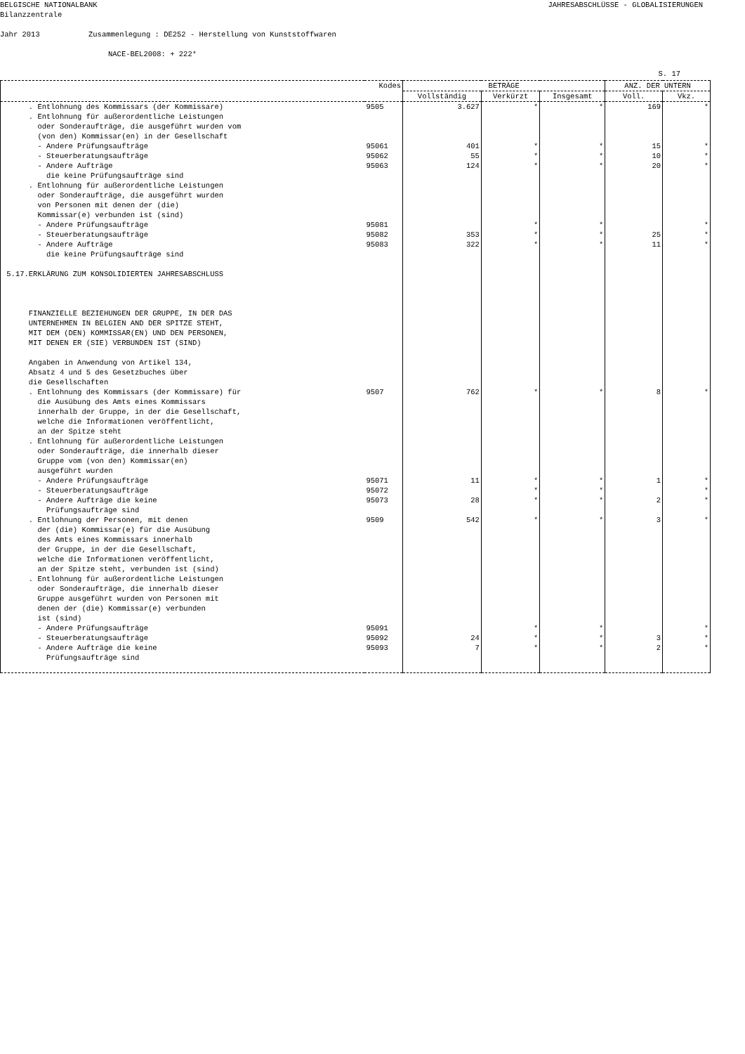BELGISCHE NATIONALBANK JAHRESABSCHLÜSSE - GLOBALISIERUNGEN
Bilanzzentrale
Jahr 2013 Zusammenlegung : DE252 - Herstellung von Kunststoffwaren
NACE-BEL2008: + 222*
S. 17
| | Kodes | BETRÄGE | | | ANZ. DER UNTERN | |
| --- | --- | --- | --- | --- | --- | --- |
| | | Vollständig | Verkürzt | Insgesamt | Voll. | Vkz. |
| . Entlohnung des Kommissars (der Kommissare) | 9505 | 3.627 | * | * | 169 | * |
| . Entlohnung für außerordentliche Leistungen oder Sonderaufträge, die ausgeführt wurden vom (von den) Kommissar(en) in der Gesellschaft | | | | | | |
| - Andere Prüfungsaufträge | 95061 | 401 | * | * | 15 | * |
| - Steuerberatungsaufträge | 95062 | 55 | * | * | 10 | * |
| - Andere Aufträge die keine Prüfungsaufträge sind | 95063 | 124 | * | * | 20 | * |
| . Entlohnung für außerordentliche Leistungen oder Sonderaufträge, die ausgeführt wurden von Personen mit denen der (die) Kommissar(e) verbunden ist (sind) | | | | | | |
| - Andere Prüfungsaufträge | 95081 | | * | * | | * |
| - Steuerberatungsaufträge | 95082 | 353 | * | * | 25 | * |
| - Andere Aufträge die keine Prüfungsaufträge sind 5.17.ERKLÄRUNG ZUM KONSOLIDIERTEN JAHRESABSCHLUSS FINANZIELLE BEZIEHUNGEN DER GRUPPE, IN DER DAS UNTERNEHMEN IN BELGIEN AND DER SPITZE STEHT, MIT DEM (DEN) KOMMISSAR(EN) UND DEN PERSONEN, MIT DENEN ER (SIE) VERBUNDEN IST (SIND) Angaben in Anwendung von Artikel 134, Absatz 4 und 5 des Gesetzbuches über die Gesellschaften | 95083 | 322 | * | * | 11 | * |
| . Entlohnung des Kommissars (der Kommissare) für die Ausübung des Amts eines Kommissars innerhalb der Gruppe, in der die Gesellschaft, welche die Informationen veröffentlicht, an der Spitze steht . Entlohnung für außerordentliche Leistungen oder Sonderaufträge, die innerhalb dieser Gruppe vom (von den) Kommissar(en) ausgeführt wurden | 9507 | 762 | * | * | 8 | * |
| - Andere Prüfungsaufträge | 95071 | 11 | * | * | 1 | * |
| - Steuerberatungsaufträge | 95072 | | * | * | | * |
| - Andere Aufträge die keine Prüfungsaufträge sind | 95073 | 28 | * | * | 2 | * |
| . Entlohnung der Personen, mit denen der (die) Kommissar(e) für die Ausübung des Amts eines Kommissars innerhalb der Gruppe, in der die Gesellschaft, welche die Informationen veröffentlicht, an der Spitze steht, verbunden ist (sind) . Entlohnung für außerordentliche Leistungen oder Sonderaufträge, die innerhalb dieser Gruppe ausgeführt wurden von Personen mit denen der (die) Kommissar(e) verbunden ist (sind) | 9509 | 542 | * | * | 3 | * |
| - Andere Prüfungsaufträge | 95091 | | * | * | | * |
| - Steuerberatungsaufträge | 95092 | 24 | * | * | 3 | * |
| - Andere Aufträge die keine Prüfungsaufträge sind | 95093 | 7 | * | * | 2 | * |